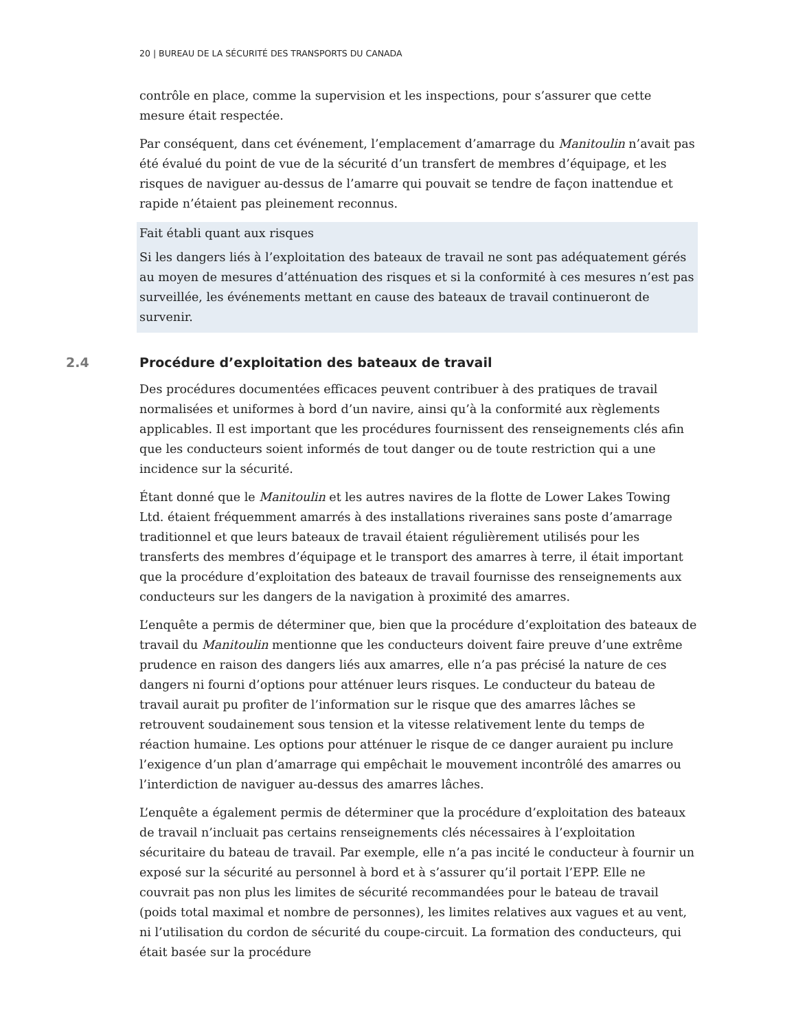20 | BUREAU DE LA SÉCURITÉ DES TRANSPORTS DU CANADA
contrôle en place, comme la supervision et les inspections, pour s’assurer que cette mesure était respectée.
Par conséquent, dans cet événement, l’emplacement d’amarrage du Manitoulin n’avait pas été évalué du point de vue de la sécurité d’un transfert de membres d’équipage, et les risques de naviguer au-dessus de l’amarre qui pouvait se tendre de façon inattendue et rapide n’étaient pas pleinement reconnus.
Fait établi quant aux risques
Si les dangers liés à l’exploitation des bateaux de travail ne sont pas adéquatement gérés au moyen de mesures d’atténuation des risques et si la conformité à ces mesures n’est pas surveillée, les événements mettant en cause des bateaux de travail continueront de survenir.
2.4 Procédure d’exploitation des bateaux de travail
Des procédures documentées efficaces peuvent contribuer à des pratiques de travail normalisées et uniformes à bord d’un navire, ainsi qu’à la conformité aux règlements applicables. Il est important que les procédures fournissent des renseignements clés afin que les conducteurs soient informés de tout danger ou de toute restriction qui a une incidence sur la sécurité.
Étant donné que le Manitoulin et les autres navires de la flotte de Lower Lakes Towing Ltd. étaient fréquemment amarrés à des installations riveraines sans poste d’amarrage traditionnel et que leurs bateaux de travail étaient régulièrement utilisés pour les transferts des membres d’équipage et le transport des amarres à terre, il était important que la procédure d’exploitation des bateaux de travail fournisse des renseignements aux conducteurs sur les dangers de la navigation à proximité des amarres.
L’enquête a permis de déterminer que, bien que la procédure d’exploitation des bateaux de travail du Manitoulin mentionne que les conducteurs doivent faire preuve d’une extrême prudence en raison des dangers liés aux amarres, elle n’a pas précisé la nature de ces dangers ni fourni d’options pour atténuer leurs risques. Le conducteur du bateau de travail aurait pu profiter de l’information sur le risque que des amarres lâches se retrouvent soudainement sous tension et la vitesse relativement lente du temps de réaction humaine. Les options pour atténuer le risque de ce danger auraient pu inclure l’exigence d’un plan d’amarrage qui empêchait le mouvement incontrôlé des amarres ou l’interdiction de naviguer au-dessus des amarres lâches.
L’enquête a également permis de déterminer que la procédure d’exploitation des bateaux de travail n’incluait pas certains renseignements clés nécessaires à l’exploitation sécuritaire du bateau de travail. Par exemple, elle n’a pas incité le conducteur à fournir un exposé sur la sécurité au personnel à bord et à s’assurer qu’il portait l’EPP. Elle ne couvrait pas non plus les limites de sécurité recommandées pour le bateau de travail (poids total maximal et nombre de personnes), les limites relatives aux vagues et au vent, ni l’utilisation du cordon de sécurité du coupe-circuit. La formation des conducteurs, qui était basée sur la procédure